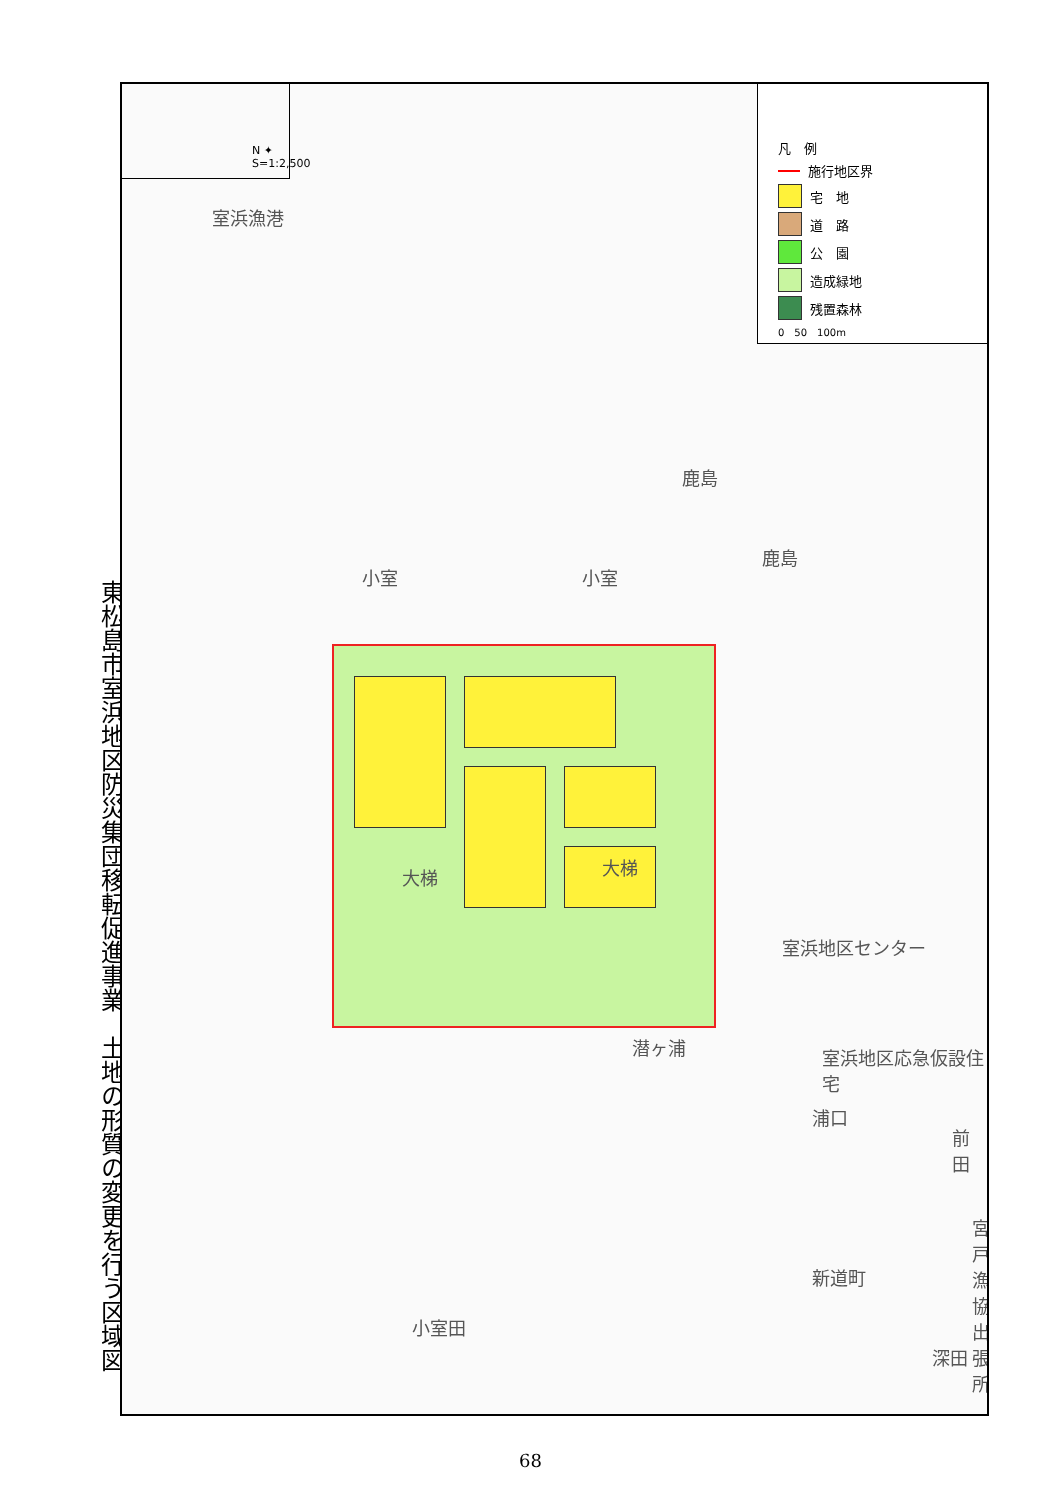東松島市室浜地区防災集団移転促進事業　土地の形質の変更を行う区域図
N ✦ S=1:2,500
凡　例
施行地区界
宅　地
道　路
公　園
造成緑地
残置森林
0　50　100m
室浜漁港
小室 小室
大梯 大梯
鹿島
潜ヶ浦 室浜地区応急仮設住宅
浦口
新道町
小室田
深田
前田
室浜地区センター
宮戸漁協出張所
鹿島
68